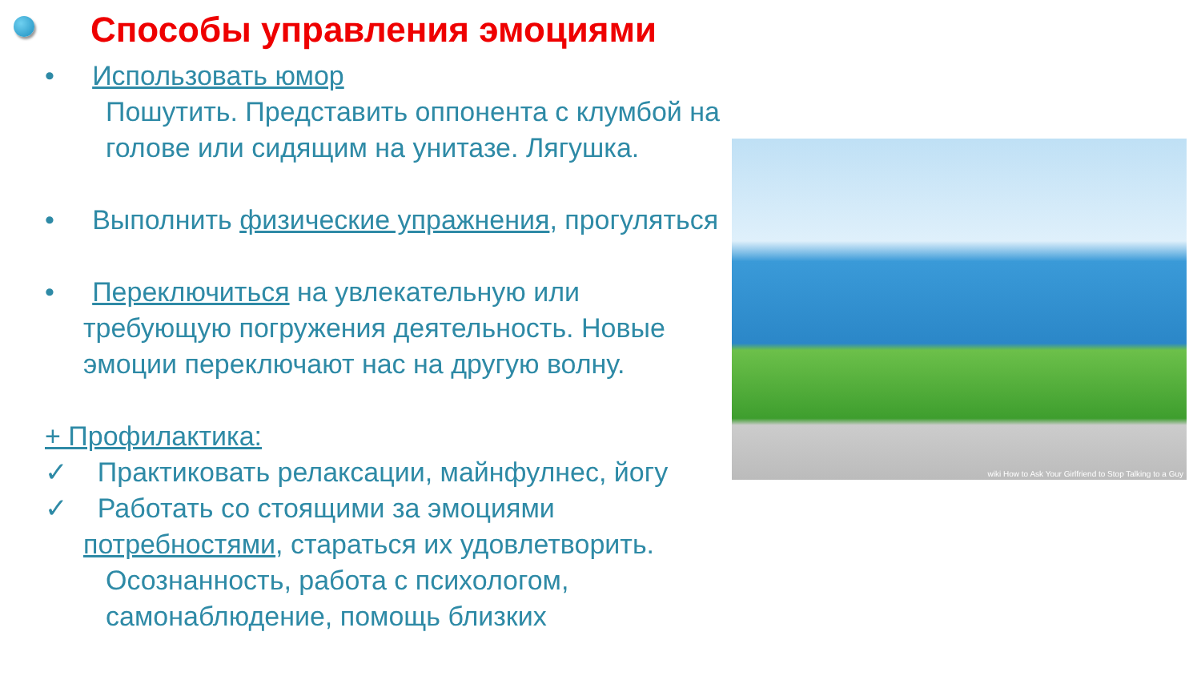Способы управления эмоциями
• Использовать юмор
Пошутить. Представить оппонента с клумбой на голове или сидящим на унитазе. Лягушка.
• Выполнить физические упражнения, прогуляться
• Переключиться на увлекательную или требующую погружения деятельность. Новые эмоции переключают нас на другую волну.
+ Профилактика:
✓ Практиковать релаксации, майнфулнес, йогу
✓ Работать со стоящими за эмоциями потребностями, стараться их удовлетворить.
Осознанность, работа с психологом, самонаблюдение, помощь близких
wiki How to Ask Your Girlfriend to Stop Talking to a Guy